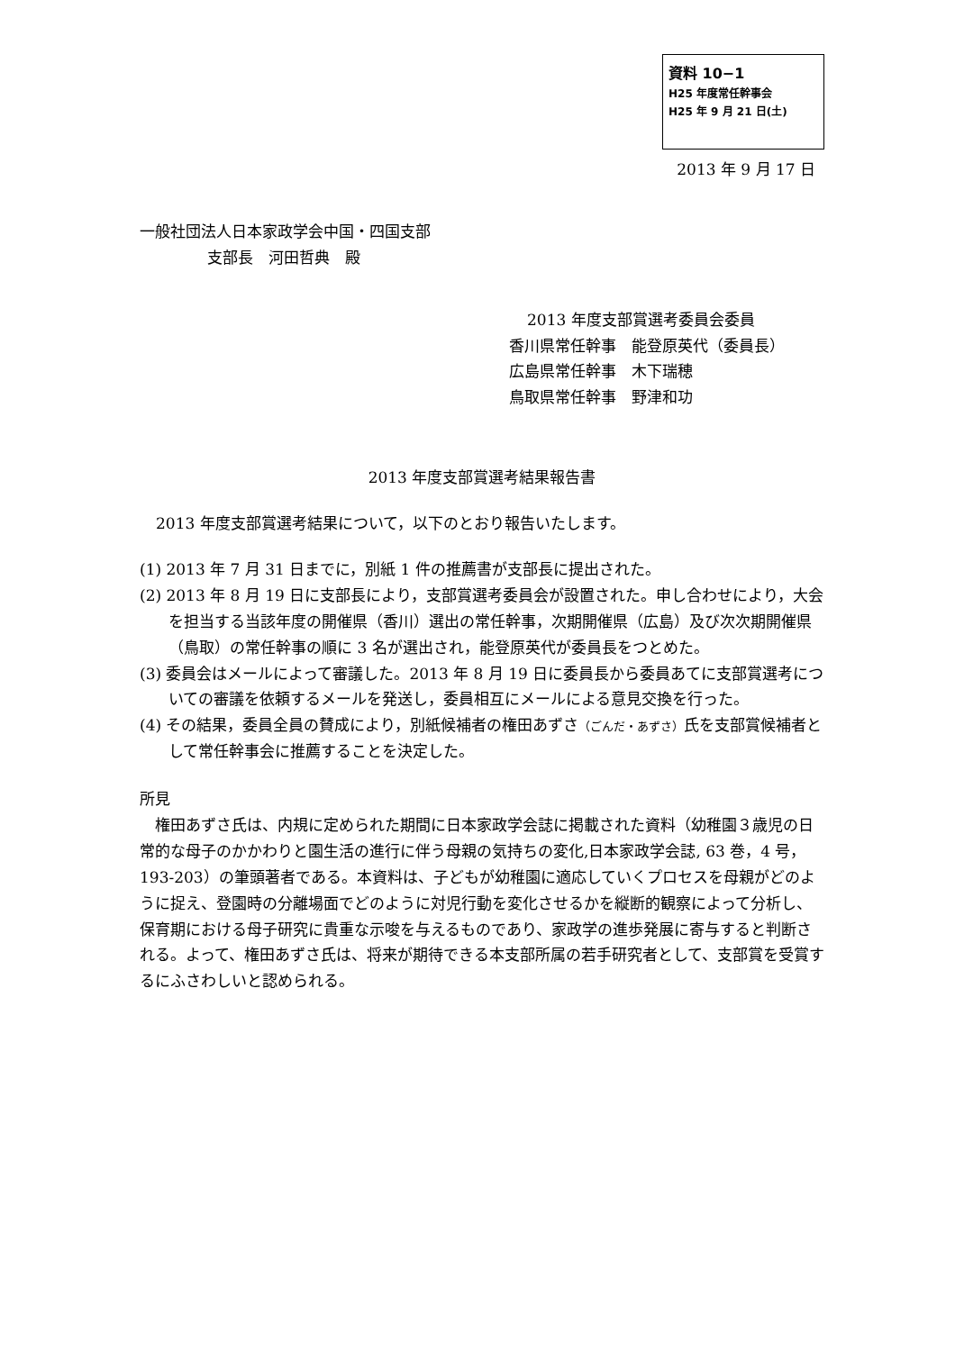資料 10−1
H25 年度常任幹事会
H25 年 9 月 21 日(土)
2013 年 9 月 17 日
一般社団法人日本家政学会中国・四国支部
支部長　河田哲典　殿
2013 年度支部賞選考委員会委員
香川県常任幹事　能登原英代（委員長）
広島県常任幹事　木下瑞穂
鳥取県常任幹事　野津和功
2013 年度支部賞選考結果報告書
2013 年度支部賞選考結果について，以下のとおり報告いたします。
(1) 2013 年 7 月 31 日までに，別紙 1 件の推薦書が支部長に提出された。
(2) 2013 年 8 月 19 日に支部長により，支部賞選考委員会が設置された。申し合わせにより，大会を担当する当該年度の開催県（香川）選出の常任幹事，次期開催県（広島）及び次次期開催県（鳥取）の常任幹事の順に 3 名が選出され，能登原英代が委員長をつとめた。
(3) 委員会はメールによって審議した。2013 年 8 月 19 日に委員長から委員あてに支部賞選考についての審議を依頼するメールを発送し，委員相互にメールによる意見交換を行った。
(4) その結果，委員全員の賛成により，別紙候補者の権田あずさ（ごんだ・あずさ）氏を支部賞候補者として常任幹事会に推薦することを決定した。
所見
権田あずさ氏は、内規に定められた期間に日本家政学会誌に掲載された資料（幼稚園３歳児の日常的な母子のかかわりと園生活の進行に伴う母親の気持ちの変化,日本家政学会誌, 63 巻，4 号，193-203）の筆頭著者である。本資料は、子どもが幼稚園に適応していくプロセスを母親がどのように捉え、登園時の分離場面でどのように対児行動を変化させるかを縦断的観察によって分析し、保育期における母子研究に貴重な示唆を与えるものであり、家政学の進歩発展に寄与すると判断される。よって、権田あずさ氏は、将来が期待できる本支部所属の若手研究者として、支部賞を受賞するにふさわしいと認められる。